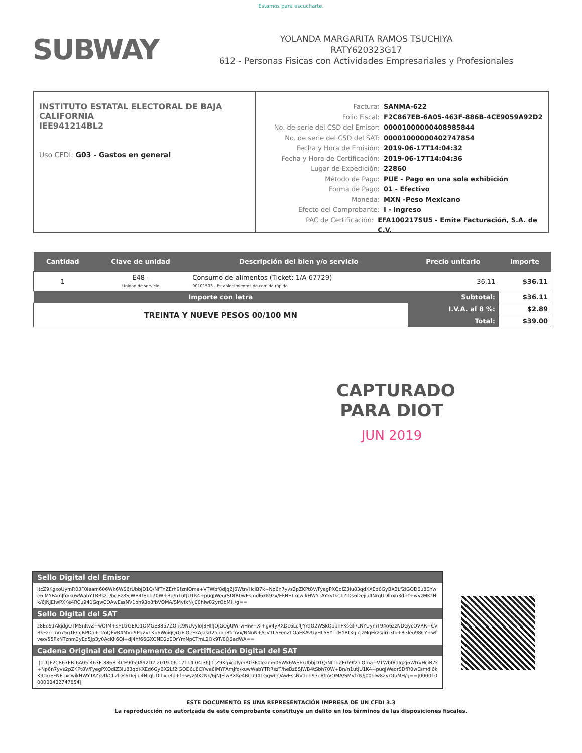Estamos para escucharte.
SUBWAY
YOLANDA MARGARITA RAMOS TSUCHIYA
RATY620323G17
612 - Personas Fisicas con Actividades Empresariales y Profesionales
INSTITUTO ESTATAL ELECTORAL DE BAJA CALIFORNIA
IEE941214BL2
Uso CFDI: G03 - Gastos en general
Factura: SANMA-622
Folio Fiscal: F2C867EB-6A05-463F-886B-4CE9059A92D2
No. de serie del CSD del Emisor: 00001000000408985844
No. de serie del CSD del SAT: 00001000000402747854
Fecha y Hora de Emisión: 2019-06-17T14:04:32
Fecha y Hora de Certificación: 2019-06-17T14:04:36
Lugar de Expedición: 22860
Método de Pago: PUE - Pago en una sola exhibición
Forma de Pago: 01 - Efectivo
Moneda: MXN -Peso Mexicano
Efecto del Comprobante: I - Ingreso
PAC de Certificación: EFA100217SU5 - Emite Facturación, S.A. de C.V.
| Cantidad | Clave de unidad | Descripción del bien y/o servicio | Precio unitario | Importe |
| --- | --- | --- | --- | --- |
| 1 | E48 - Unidad de servicio | Consumo de alimentos (Ticket: 1/A-67729) 90101503 - Establecimientos de comida rápida | 36.11 | $36.11 |
| Importe con letra | | | Subtotal: | $36.11 |
| TREINTA Y NUEVE PESOS 00/100 MN | | | I.V.A. al 8 %: | $2.89 |
| | | | Total: | $39.00 |
CAPTURADO
PARA DIOT
JUN 2019
Sello Digital del Emisor
ltcZ9KgxoUymR03F0leam606Wk6WS6rUbbjD1Q/NfTnZErh9fznlOma+VTWbf8dJq2j6Wtn/HciB7k+Np6n7yvs2pZKPt8V/FyegPXQdIZ3lu83qdKXEd6GyBX2Lf2iGOD6u8CYwe6IMYFAmJfo/kuwWabYTRRszT/heBz8SJWB4tSbh70W+Bn/n1utJU1K4+puqJWeorSDfR0wEsmdl6kK9zx/EFNETxcwikHWYTAYxvtkCL2lDs6Dejiu4NrqUDlhxn3d+f+wyzMKzNk/6jNJElwPXKe4RCu941GqwCQAwEssNV1oh93o8fbVOMA/SMvfxN/j00hlw82yrObMH/g==
Sello Digital del SAT
z8Eo91AkjdgOTM5nKvZ+wOfM+sF1trGEIO1OMGE3857ZQnc9NUvyIoJ8HIfJOjGQgUWrwHiw+XI+gx4yRXDc6Lc4JY/tIO2WSkQobnFKsGli/LNYUymT94o6zzNDGycQVRR+CVBkFzrrLnn75gTF/nJRPDa+c2oQEvR4MVd9Pq2vTKb6WoigQrGFIOeEkAJasrI2anpn8fmVx/NNnN+/CV1L6FenZLOaEKAvUyHL5SY1cHYRtKglcjzMgEkzs/lrn3fb+R3leu98CY+wfveo/55PxNTznm3yEd5Jp3y0AcKk6Oi+dj4hf66GXOND2zEQrYmNpCTmL2Ok9T/8Q6adWA==
Cadena Original del Complemento de Certificación Digital del SAT
||1.1|F2C867EB-6A05-463F-886B-4CE9059A92D2|2019-06-17T14:04:36|ltcZ9KgxoUymR03F0leam606Wk6WS6rUbbjD1Q/NfTnZErh9fznlOma+VTWbf8dJq2j6Wtn/HciB7k+Np6n7yvs2pZKPt8V/FyegPXQdIZ3lu83qdKXEd6GyBX2Lf2iGOD6u8CYwe6IMYFAmJfo/kuwWabYTRRszT/heBz8SJWB4tSbh70W+Bn/n1utJU1K4+puqJWeorSDfR0wEsmdl6kK9zx/EFNETxcwikHWYTAYxvtkCL2lDs6Dejiu4NrqUDlhxn3d+f+wyzMKzNk/6jNJElwPXKe4RCu941GqwCQAwEssNV1oh93o8fbVOMA/SMvfxN/j00hlw82yrObMH/g==|00001000000402747854||
ESTE DOCUMENTO ES UNA REPRESENTACIÓN IMPRESA DE UN CFDI 3.3
La reproducción no autorizada de este comprobante constituye un delito en los términos de las disposiciones fiscales.